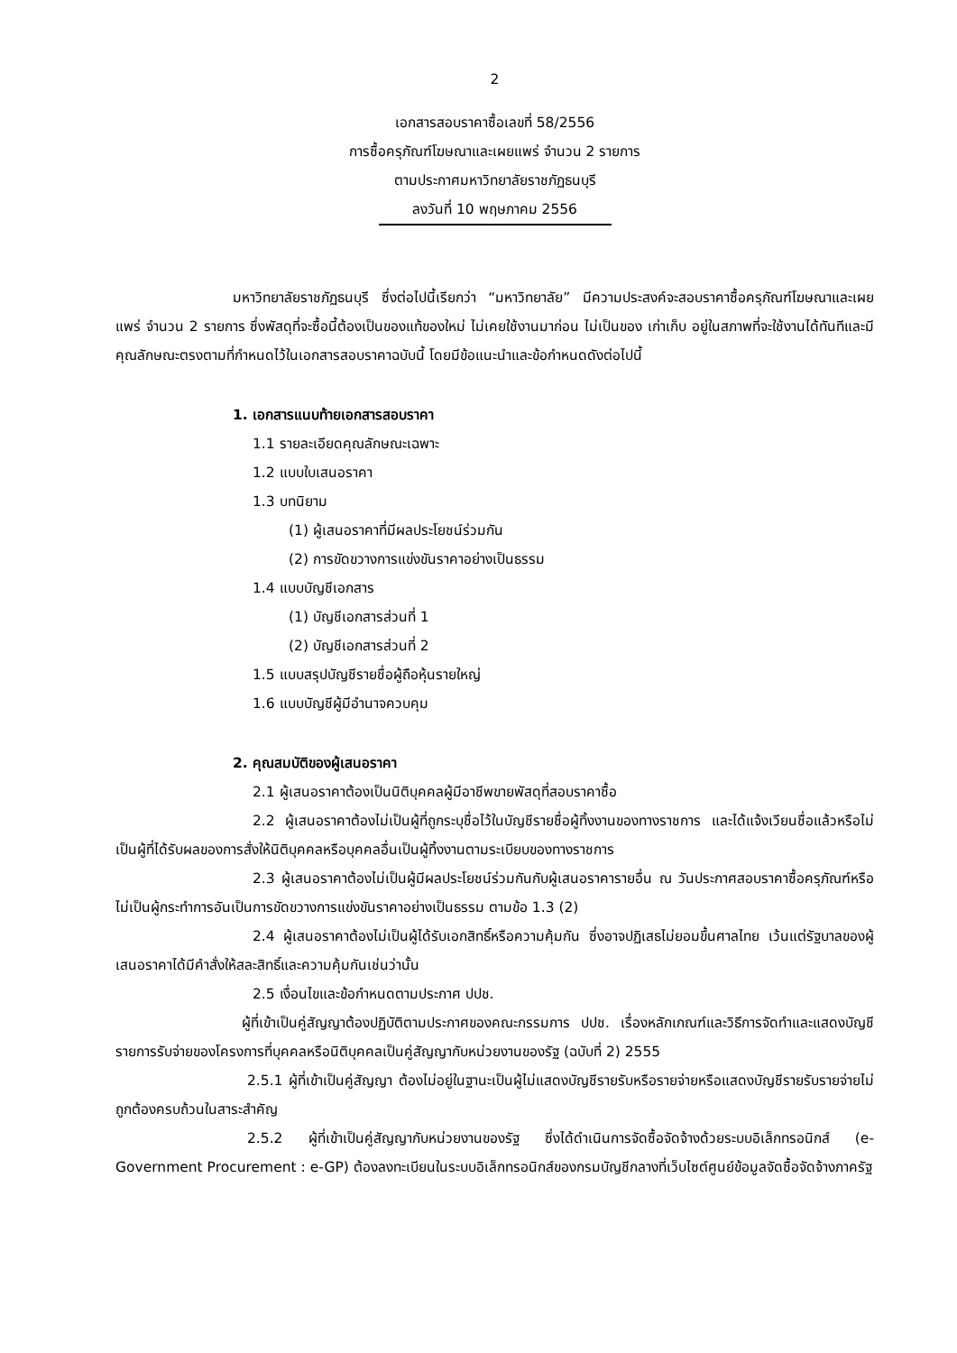2
เอกสารสอบราคาซื้อเลขที่ 58/2556
การซื้อครุภัณฑ์โฆษณาและเผยแพร่ จำนวน 2 รายการ
ตามประกาศมหาวิทยาลัยราชภัฏธนบุรี
ลงวันที่ 10 พฤษภาคม 2556
มหาวิทยาลัยราชภัฏธนบุรี ซึ่งต่อไปนี้เรียกว่า “มหาวิทยาลัย” มีความประสงค์จะสอบราคาซื้อครุภัณฑ์โฆษณาและเผยแพร่ จำนวน 2 รายการ ซึ่งพัสดุที่จะซื้อนี้ต้องเป็นของแท้ของใหม่ ไม่เคยใช้งานมาก่อน ไม่เป็นของ เก่าเก็บ อยู่ในสภาพที่จะใช้งานได้ทันทีและมีคุณลักษณะตรงตามที่กำหนดไว้ในเอกสารสอบราคาฉบับนี้ โดยมีข้อแนะนำและข้อกำหนดดังต่อไปนี้
1. เอกสารแนบท้ายเอกสารสอบราคา
1.1 รายละเอียดคุณลักษณะเฉพาะ
1.2 แบบใบเสนอราคา
1.3 บทนิยาม
(1) ผู้เสนอราคาที่มีผลประโยชน์ร่วมกัน
(2) การขัดขวางการแข่งขันราคาอย่างเป็นธรรม
1.4 แบบบัญชีเอกสาร
(1) บัญชีเอกสารส่วนที่ 1
(2) บัญชีเอกสารส่วนที่ 2
1.5 แบบสรุปบัญชีรายชื่อผู้ถือหุ้นรายใหญ่
1.6 แบบบัญชีผู้มีอำนาจควบคุม
2. คุณสมบัติของผู้เสนอราคา
2.1 ผู้เสนอราคาต้องเป็นนิติบุคคลผู้มีอาชีพขายพัสดุที่สอบราคาซื้อ
2.2 ผู้เสนอราคาต้องไม่เป็นผู้ที่ถูกระบุชื่อไว้ในบัญชีรายชื่อผู้ทิ้งงานของทางราชการ และได้แจ้งเวียนชื่อแล้วหรือไม่เป็นผู้ที่ได้รับผลของการสั่งให้นิติบุคคลหรือบุคคลอื่นเป็นผู้ทิ้งงานตามระเบียบของทางราชการ
2.3 ผู้เสนอราคาต้องไม่เป็นผู้มีผลประโยชน์ร่วมกันกับผู้เสนอราคารายอื่น ณ วันประกาศสอบราคาซื้อครุภัณฑ์หรือไม่เป็นผู้กระทำการอันเป็นการขัดขวางการแข่งขันราคาอย่างเป็นธรรม ตามข้อ 1.3 (2)
2.4 ผู้เสนอราคาต้องไม่เป็นผู้ได้รับเอกสิทธิ์หรือความคุ้มกัน ซึ่งอาจปฏิเสธไม่ยอมขึ้นศาลไทย เว้นแต่รัฐบาลของผู้เสนอราคาได้มีคำสั่งให้สละสิทธิ์และความคุ้มกันเช่นว่านั้น
2.5 เงื่อนไขและข้อกำหนดตามประกาศ ปปช.
ผู้ที่เข้าเป็นคู่สัญญาต้องปฏิบัติตามประกาศของคณะกรรมการ ปปช. เรื่องหลักเกณฑ์และวิธีการจัดทำและแสดงบัญชีรายการรับจ่ายของโครงการที่บุคคลหรือนิติบุคคลเป็นคู่สัญญากับหน่วยงานของรัฐ (ฉบับที่ 2) 2555
2.5.1 ผู้ที่เข้าเป็นคู่สัญญา ต้องไม่อยู่ในฐานะเป็นผู้ไม่แสดงบัญชีรายรับหรือรายจ่ายหรือแสดงบัญชีรายรับรายจ่ายไม่ถูกต้องครบถ้วนในสาระสำคัญ
2.5.2 ผู้ที่เข้าเป็นคู่สัญญากับหน่วยงานของรัฐ ซึ่งได้ดำเนินการจัดซื้อจัดจ้างด้วยระบบอิเล็กทรอนิกส์ (e-Government Procurement : e-GP) ต้องลงทะเบียนในระบบอิเล็กทรอนิกส์ของกรมบัญชีกลางที่เว็บไซต์ศูนย์ข้อมูลจัดซื้อจัดจ้างภาครัฐ